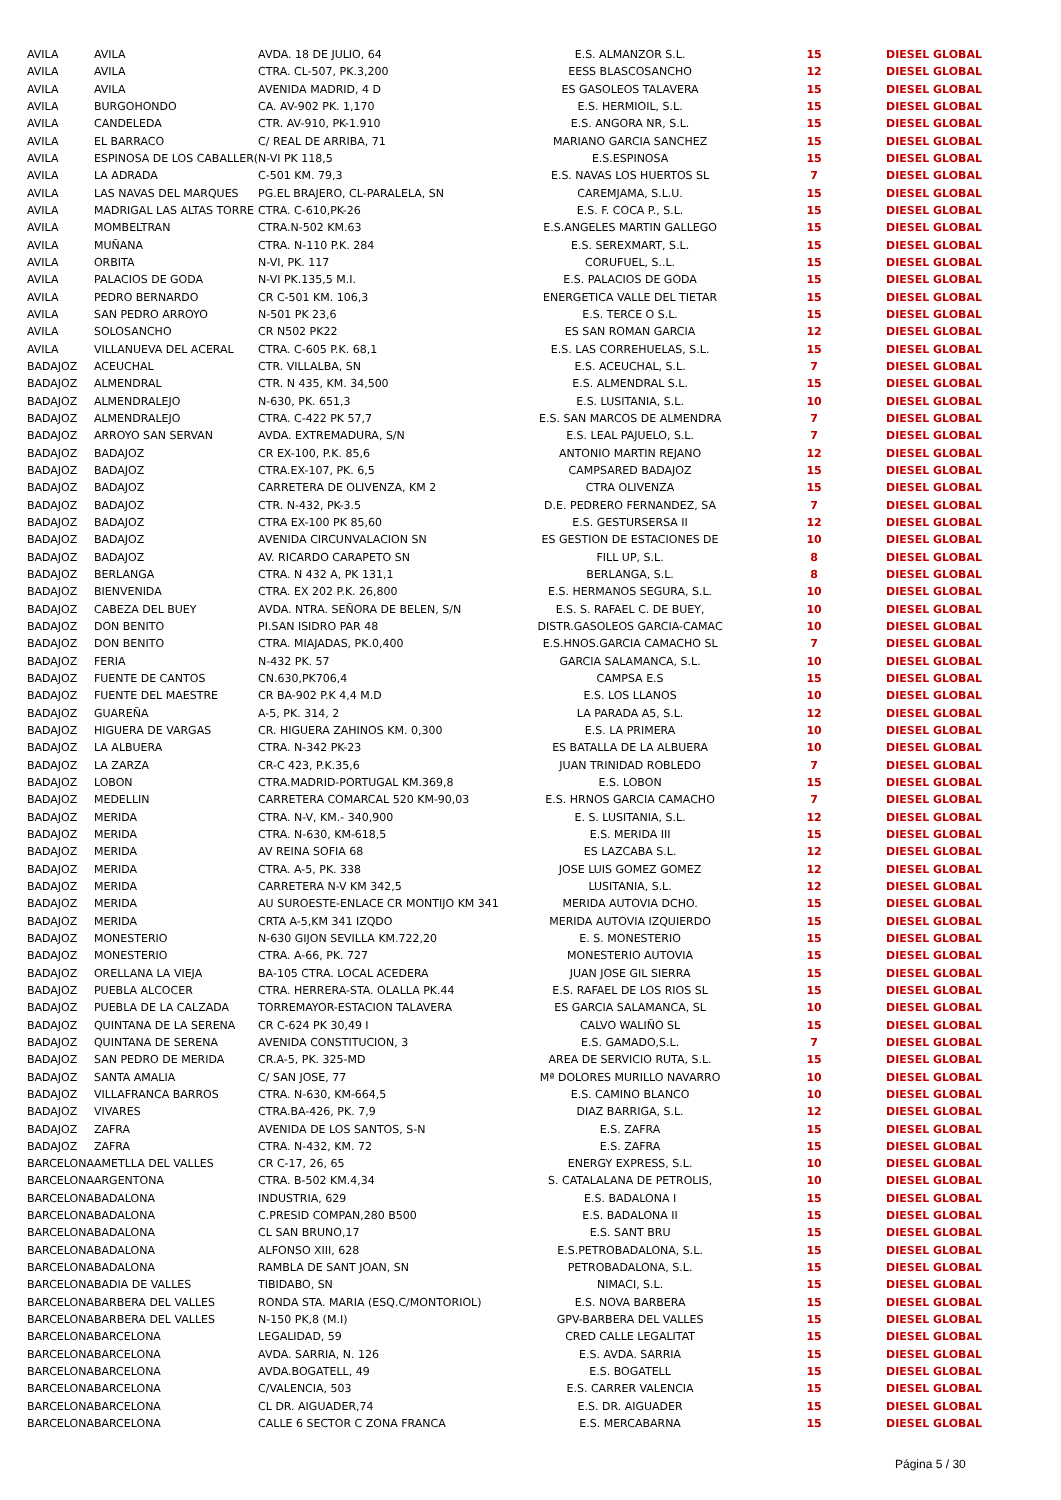| AVILA | AVILA | AVDA. 18 DE JULIO, 64 | E.S. ALMANZOR S.L. | 15 | DIESEL GLOBAL |
| AVILA | AVILA | CTRA. CL-507, PK.3,200 | EESS BLASCOSANCHO | 12 | DIESEL GLOBAL |
| AVILA | AVILA | AVENIDA MADRID, 4 D | ES GASOLEOS TALAVERA | 15 | DIESEL GLOBAL |
| AVILA | BURGOHONDO | CA. AV-902 PK. 1,170 | E.S. HERMIOIL, S.L. | 15 | DIESEL GLOBAL |
| AVILA | CANDELEDA | CTR. AV-910, PK-1.910 | E.S. ANGORA NR, S.L. | 15 | DIESEL GLOBAL |
| AVILA | EL BARRACO | C/ REAL DE ARRIBA, 71 | MARIANO GARCIA SANCHEZ | 15 | DIESEL GLOBAL |
| AVILA | ESPINOSA DE LOS CABALLER( | N-VI PK 118,5 | E.S.ESPINOSA | 15 | DIESEL GLOBAL |
| AVILA | LA ADRADA | C-501 KM. 79,3 | E.S. NAVAS LOS HUERTOS SL | 7 | DIESEL GLOBAL |
| AVILA | LAS NAVAS DEL MARQUES | PG.EL BRAJERO, CL-PARALELA, SN | CAREMJAMA, S.L.U. | 15 | DIESEL GLOBAL |
| AVILA | MADRIGAL LAS ALTAS TORRE | CTRA. C-610,PK-26 | E.S. F. COCA P., S.L. | 15 | DIESEL GLOBAL |
| AVILA | MOMBELTRAN | CTRA.N-502 KM.63 | E.S.ANGELES MARTIN GALLEGO | 15 | DIESEL GLOBAL |
| AVILA | MUÑANA | CTRA. N-110 P.K. 284 | E.S. SEREXMART, S.L. | 15 | DIESEL GLOBAL |
| AVILA | ORBITA | N-VI, PK. 117 | CORUFUEL, S..L. | 15 | DIESEL GLOBAL |
| AVILA | PALACIOS DE GODA | N-VI PK.135,5 M.I. | E.S. PALACIOS DE GODA | 15 | DIESEL GLOBAL |
| AVILA | PEDRO BERNARDO | CR C-501 KM. 106,3 | ENERGETICA VALLE DEL TIETAR | 15 | DIESEL GLOBAL |
| AVILA | SAN PEDRO ARROYO | N-501 PK 23,6 | E.S. TERCE O S.L. | 15 | DIESEL GLOBAL |
| AVILA | SOLOSANCHO | CR N502 PK22 | ES SAN ROMAN GARCIA | 12 | DIESEL GLOBAL |
| AVILA | VILLANUEVA DEL ACERAL | CTRA. C-605 P.K. 68,1 | E.S. LAS CORREHUELAS, S.L. | 15 | DIESEL GLOBAL |
| BADAJOZ | ACEUCHAL | CTR. VILLALBA, SN | E.S. ACEUCHAL, S.L. | 7 | DIESEL GLOBAL |
| BADAJOZ | ALMENDRAL | CTR. N 435, KM. 34,500 | E.S. ALMENDRAL S.L. | 15 | DIESEL GLOBAL |
| BADAJOZ | ALMENDRALEJO | N-630, PK. 651,3 | E.S. LUSITANIA, S.L. | 10 | DIESEL GLOBAL |
| BADAJOZ | ALMENDRALEJO | CTRA. C-422 PK 57,7 | E.S. SAN MARCOS DE ALMENDRA | 7 | DIESEL GLOBAL |
| BADAJOZ | ARROYO SAN SERVAN | AVDA. EXTREMADURA, S/N | E.S. LEAL PAJUELO, S.L. | 7 | DIESEL GLOBAL |
| BADAJOZ | BADAJOZ | CR EX-100, P.K. 85,6 | ANTONIO MARTIN REJANO | 12 | DIESEL GLOBAL |
| BADAJOZ | BADAJOZ | CTRA.EX-107, PK. 6,5 | CAMPSARED BADAJOZ | 15 | DIESEL GLOBAL |
| BADAJOZ | BADAJOZ | CARRETERA DE OLIVENZA, KM 2 | CTRA OLIVENZA | 15 | DIESEL GLOBAL |
| BADAJOZ | BADAJOZ | CTR. N-432, PK-3.5 | D.E. PEDRERO FERNANDEZ, SA | 7 | DIESEL GLOBAL |
| BADAJOZ | BADAJOZ | CTRA EX-100 PK 85,60 | E.S. GESTURSERSA II | 12 | DIESEL GLOBAL |
| BADAJOZ | BADAJOZ | AVENIDA CIRCUNVALACION SN | ES GESTION DE ESTACIONES DE | 10 | DIESEL GLOBAL |
| BADAJOZ | BADAJOZ | AV. RICARDO CARAPETO SN | FILL UP, S.L. | 8 | DIESEL GLOBAL |
| BADAJOZ | BERLANGA | CTRA. N 432 A, PK 131,1 | BERLANGA, S.L. | 8 | DIESEL GLOBAL |
| BADAJOZ | BIENVENIDA | CTRA. EX 202 P.K. 26,800 | E.S. HERMANOS SEGURA, S.L. | 10 | DIESEL GLOBAL |
| BADAJOZ | CABEZA DEL BUEY | AVDA. NTRA. SEÑORA DE BELEN, S/N | E.S. S. RAFAEL C. DE BUEY, | 10 | DIESEL GLOBAL |
| BADAJOZ | DON BENITO | PI.SAN ISIDRO PAR 48 | DISTR.GASOLEOS GARCIA-CAMAC | 10 | DIESEL GLOBAL |
| BADAJOZ | DON BENITO | CTRA. MIAJADAS, PK.0,400 | E.S.HNOS.GARCIA CAMACHO SL | 7 | DIESEL GLOBAL |
| BADAJOZ | FERIA | N-432 PK. 57 | GARCIA SALAMANCA, S.L. | 10 | DIESEL GLOBAL |
| BADAJOZ | FUENTE DE CANTOS | CN.630,PK706,4 | CAMPSA E.S | 15 | DIESEL GLOBAL |
| BADAJOZ | FUENTE DEL MAESTRE | CR BA-902 P.K 4,4 M.D | E.S. LOS LLANOS | 10 | DIESEL GLOBAL |
| BADAJOZ | GUAREÑA | A-5, PK. 314, 2 | LA PARADA A5, S.L. | 12 | DIESEL GLOBAL |
| BADAJOZ | HIGUERA DE VARGAS | CR. HIGUERA ZAHINOS KM. 0,300 | E.S. LA PRIMERA | 10 | DIESEL GLOBAL |
| BADAJOZ | LA ALBUERA | CTRA. N-342 PK-23 | ES BATALLA DE LA ALBUERA | 10 | DIESEL GLOBAL |
| BADAJOZ | LA ZARZA | CR-C 423, P.K.35,6 | JUAN TRINIDAD ROBLEDO | 7 | DIESEL GLOBAL |
| BADAJOZ | LOBON | CTRA.MADRID-PORTUGAL KM.369,8 | E.S. LOBON | 15 | DIESEL GLOBAL |
| BADAJOZ | MEDELLIN | CARRETERA COMARCAL 520 KM-90,03 | E.S. HRNOS GARCIA CAMACHO | 7 | DIESEL GLOBAL |
| BADAJOZ | MERIDA | CTRA. N-V, KM.- 340,900 | E. S. LUSITANIA, S.L. | 12 | DIESEL GLOBAL |
| BADAJOZ | MERIDA | CTRA. N-630, KM-618,5 | E.S. MERIDA III | 15 | DIESEL GLOBAL |
| BADAJOZ | MERIDA | AV REINA SOFIA 68 | ES LAZCABA S.L. | 12 | DIESEL GLOBAL |
| BADAJOZ | MERIDA | CTRA. A-5, PK. 338 | JOSE LUIS GOMEZ GOMEZ | 12 | DIESEL GLOBAL |
| BADAJOZ | MERIDA | CARRETERA N-V KM 342,5 | LUSITANIA, S.L. | 12 | DIESEL GLOBAL |
| BADAJOZ | MERIDA | AU SUROESTE-ENLACE CR MONTIJO KM 341 | MERIDA AUTOVIA DCHO. | 15 | DIESEL GLOBAL |
| BADAJOZ | MERIDA | CRTA A-5,KM 341 IZQDO | MERIDA AUTOVIA IZQUIERDO | 15 | DIESEL GLOBAL |
| BADAJOZ | MONESTERIO | N-630 GIJON SEVILLA KM.722,20 | E. S. MONESTERIO | 15 | DIESEL GLOBAL |
| BADAJOZ | MONESTERIO | CTRA. A-66, PK. 727 | MONESTERIO AUTOVIA | 15 | DIESEL GLOBAL |
| BADAJOZ | ORELLANA LA VIEJA | BA-105 CTRA. LOCAL ACEDERA | JUAN JOSE GIL SIERRA | 15 | DIESEL GLOBAL |
| BADAJOZ | PUEBLA ALCOCER | CTRA. HERRERA-STA. OLALLA PK.44 | E.S. RAFAEL DE LOS RIOS SL | 15 | DIESEL GLOBAL |
| BADAJOZ | PUEBLA DE LA CALZADA | TORREMAYOR-ESTACION TALAVERA | ES GARCIA SALAMANCA, SL | 10 | DIESEL GLOBAL |
| BADAJOZ | QUINTANA DE LA SERENA | CR C-624 PK 30,49 I | CALVO WALIÑO SL | 15 | DIESEL GLOBAL |
| BADAJOZ | QUINTANA DE SERENA | AVENIDA CONSTITUCION, 3 | E.S. GAMADO,S.L. | 7 | DIESEL GLOBAL |
| BADAJOZ | SAN PEDRO DE MERIDA | CR.A-5, PK. 325-MD | AREA DE SERVICIO RUTA, S.L. | 15 | DIESEL GLOBAL |
| BADAJOZ | SANTA AMALIA | C/ SAN JOSE, 77 | Mª DOLORES MURILLO NAVARRO | 10 | DIESEL GLOBAL |
| BADAJOZ | VILLAFRANCA BARROS | CTRA. N-630, KM-664,5 | E.S. CAMINO BLANCO | 10 | DIESEL GLOBAL |
| BADAJOZ | VIVARES | CTRA.BA-426, PK. 7,9 | DIAZ BARRIGA, S.L. | 12 | DIESEL GLOBAL |
| BADAJOZ | ZAFRA | AVENIDA DE LOS SANTOS, S-N | E.S. ZAFRA | 15 | DIESEL GLOBAL |
| BADAJOZ | ZAFRA | CTRA. N-432, KM. 72 | E.S. ZAFRA | 15 | DIESEL GLOBAL |
| BARCELONA | AMETLLA DEL VALLES | CR C-17, 26, 65 | ENERGY EXPRESS, S.L. | 10 | DIESEL GLOBAL |
| BARCELONA | ARGENTONA | CTRA. B-502 KM.4,34 | S. CATALALANA DE PETROLIS, | 10 | DIESEL GLOBAL |
| BARCELONA | BADALONA | INDUSTRIA, 629 | E.S. BADALONA I | 15 | DIESEL GLOBAL |
| BARCELONA | BADALONA | C.PRESID COMPAN,280 B500 | E.S. BADALONA II | 15 | DIESEL GLOBAL |
| BARCELONA | BADALONA | CL SAN BRUNO,17 | E.S. SANT BRU | 15 | DIESEL GLOBAL |
| BARCELONA | BADALONA | ALFONSO XIII, 628 | E.S.PETROBADALONA, S.L. | 15 | DIESEL GLOBAL |
| BARCELONA | BADALONA | RAMBLA DE SANT JOAN, SN | PETROBADALONA, S.L. | 15 | DIESEL GLOBAL |
| BARCELONA | BADIA DE VALLES | TIBIDABO, SN | NIMACI, S.L. | 15 | DIESEL GLOBAL |
| BARCELONA | BARBERA DEL VALLES | RONDA STA. MARIA (ESQ.C/MONTORIOL) | E.S. NOVA BARBERA | 15 | DIESEL GLOBAL |
| BARCELONA | BARBERA DEL VALLES | N-150 PK,8 (M.I) | GPV-BARBERA DEL VALLES | 15 | DIESEL GLOBAL |
| BARCELONA | BARCELONA | LEGALIDAD, 59 | CRED CALLE LEGALITAT | 15 | DIESEL GLOBAL |
| BARCELONA | BARCELONA | AVDA. SARRIA, N. 126 | E.S. AVDA. SARRIA | 15 | DIESEL GLOBAL |
| BARCELONA | BARCELONA | AVDA.BOGATELL, 49 | E.S. BOGATELL | 15 | DIESEL GLOBAL |
| BARCELONA | BARCELONA | C/VALENCIA, 503 | E.S. CARRER VALENCIA | 15 | DIESEL GLOBAL |
| BARCELONA | BARCELONA | CL DR. AIGUADER,74 | E.S. DR. AIGUADER | 15 | DIESEL GLOBAL |
| BARCELONA | BARCELONA | CALLE 6 SECTOR C ZONA FRANCA | E.S. MERCABARNA | 15 | DIESEL GLOBAL |
Página 5 / 30